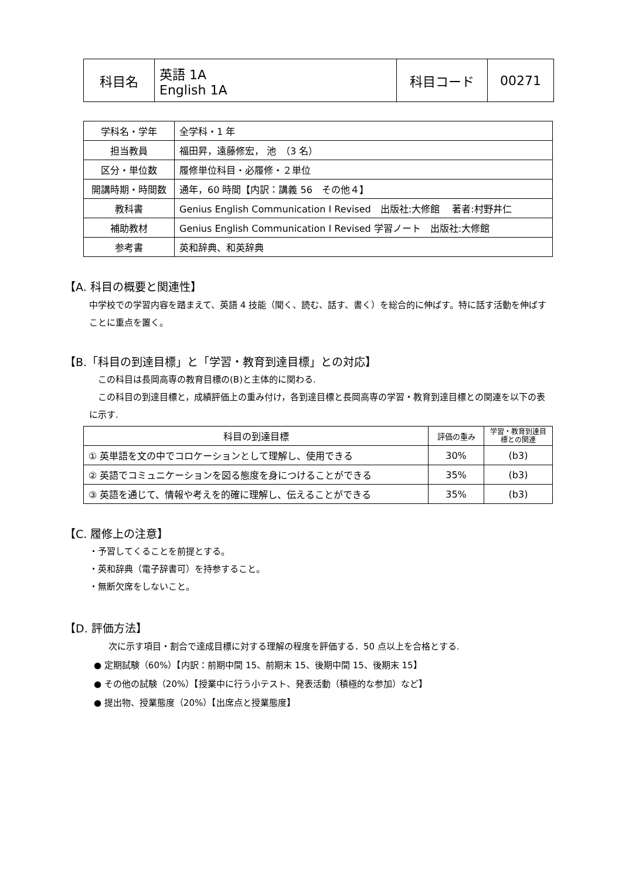| 科目名 | 英語 1A English 1A | 科目コード | 00271 |
| 学科名・学年 | 全学科・1 年 |
| 担当教員 | 福田昇，遠藤修宏， 池 （3 名） |
| 区分・単位数 | 履修単位科目・必履修・２単位 |
| 開講時期・時間数 | 通年，60 時間【内訳：講義 56 その他４】 |
| 教科書 | Genius English Communication Ⅰ Revised 出版社:大修館 著者:村野井仁 |
| 補助教材 | Genius English Communication Ⅰ Revised 学習ノート 出版社:大修館 |
| 参考書 | 英和辞典、和英辞典 |
【A. 科目の概要と関連性】
中学校での学習内容を踏まえて、英語 4 技能（聞く、読む、話す、書く）を総合的に伸ばす。特に話す活動を伸ばすことに重点を置く。
【B.「科目の到達目標」と「学習・教育到達目標」との対応】
　この科目は長岡高専の教育目標の(B)と主体的に関わる.
　この科目の到達目標と，成績評価上の重み付け，各到達目標と長岡高専の学習・教育到達目標との関連を以下の表に示す.
| 科目の到達目標 | 評価の重み | 学習・教育到達目標との関連 |
| --- | --- | --- |
| ① 英単語を文の中でコロケーションとして理解し、使用できる | 30% | (b3) |
| ② 英語でコミュニケーションを図る態度を身につけることができる | 35% | (b3) |
| ③ 英語を通じて、情報や考えを的確に理解し、伝えることができる | 35% | (b3) |
【C. 履修上の注意】
・予習してくることを前提とする。
・英和辞典（電子辞書可）を持参すること。
・無断欠席をしないこと。
【D. 評価方法】
次に示す項目・割合で達成目標に対する理解の程度を評価する．50 点以上を合格とする.
● 定期試験（60%）【内訳：前期中間 15、前期末 15、後期中間 15、後期末 15】
● その他の試験（20%）【授業中に行う小テスト、発表活動（積極的な参加）など】
● 提出物、授業態度（20%）【出席点と授業態度】